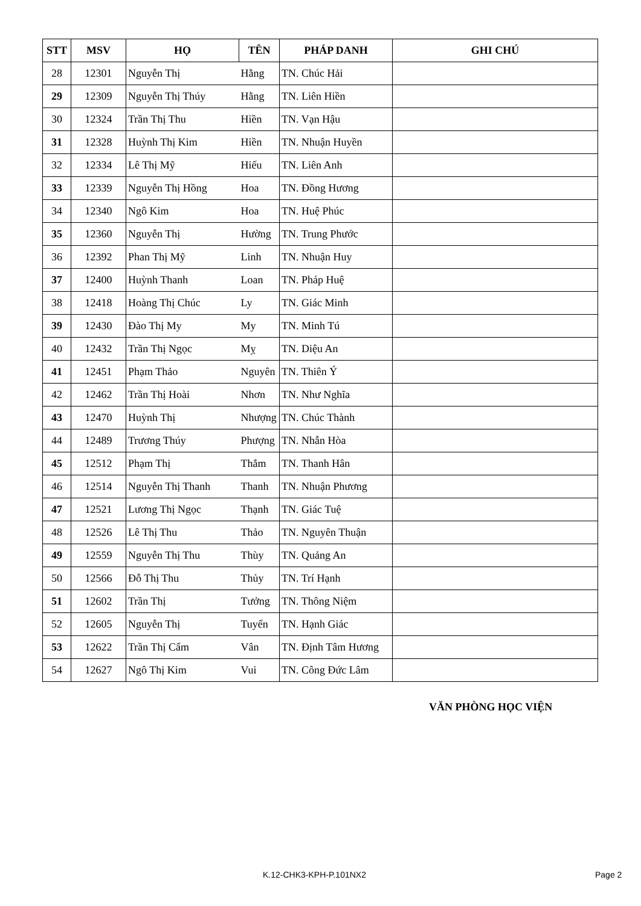| STT | MSV | HỌ | TÊN | PHÁP DANH | GHI CHÚ |
| --- | --- | --- | --- | --- | --- |
| 28 | 12301 | Nguyễn Thị | Hằng | TN. Chúc Hải | |
| 29 | 12309 | Nguyễn Thị Thúy | Hằng | TN. Liên Hiền | |
| 30 | 12324 | Trần Thị Thu | Hiền | TN. Vạn Hậu | |
| 31 | 12328 | Huỳnh Thị Kim | Hiền | TN. Nhuận Huyền | |
| 32 | 12334 | Lê Thị Mỹ | Hiếu | TN. Liên Anh | |
| 33 | 12339 | Nguyễn Thị Hồng | Hoa | TN. Đồng Hương | |
| 34 | 12340 | Ngô Kim | Hoa | TN. Huệ Phúc | |
| 35 | 12360 | Nguyễn Thị | Hường | TN. Trung Phước | |
| 36 | 12392 | Phan Thị Mỹ | Linh | TN. Nhuận Huy | |
| 37 | 12400 | Huỳnh Thanh | Loan | TN. Pháp Huệ | |
| 38 | 12418 | Hoàng Thị Chúc | Ly | TN. Giác Minh | |
| 39 | 12430 | Đào Thị My | My | TN. Minh Tú | |
| 40 | 12432 | Trần Thị Ngọc | Mỵ | TN. Diệu An | |
| 41 | 12451 | Phạm Thảo | Nguyên | TN. Thiên Ý | |
| 42 | 12462 | Trần Thị Hoài | Nhơn | TN. Như Nghĩa | |
| 43 | 12470 | Huỳnh Thị | Nhượng | TN. Chúc Thành | |
| 44 | 12489 | Trương Thúy | Phượng | TN. Nhẫn Hòa | |
| 45 | 12512 | Phạm Thị | Thắm | TN. Thanh Hân | |
| 46 | 12514 | Nguyễn Thị Thanh | Thanh | TN. Nhuận Phương | |
| 47 | 12521 | Lương Thị Ngọc | Thạnh | TN. Giác Tuệ | |
| 48 | 12526 | Lê Thị Thu | Thảo | TN. Nguyên Thuận | |
| 49 | 12559 | Nguyễn Thị Thu | Thùy | TN. Quảng An | |
| 50 | 12566 | Đỗ Thị Thu | Thủy | TN. Trí Hạnh | |
| 51 | 12602 | Trần Thị | Tưởng | TN. Thông Niệm | |
| 52 | 12605 | Nguyễn Thị | Tuyến | TN. Hạnh Giác | |
| 53 | 12622 | Trần Thị Cẩm | Vân | TN. Định Tâm Hương | |
| 54 | 12627 | Ngô Thị Kim | Vui | TN. Công Đức Lâm | |
VĂN PHÒNG HỌC VIỆN
K.12-CHK3-KPH-P.101NX2 Page 2